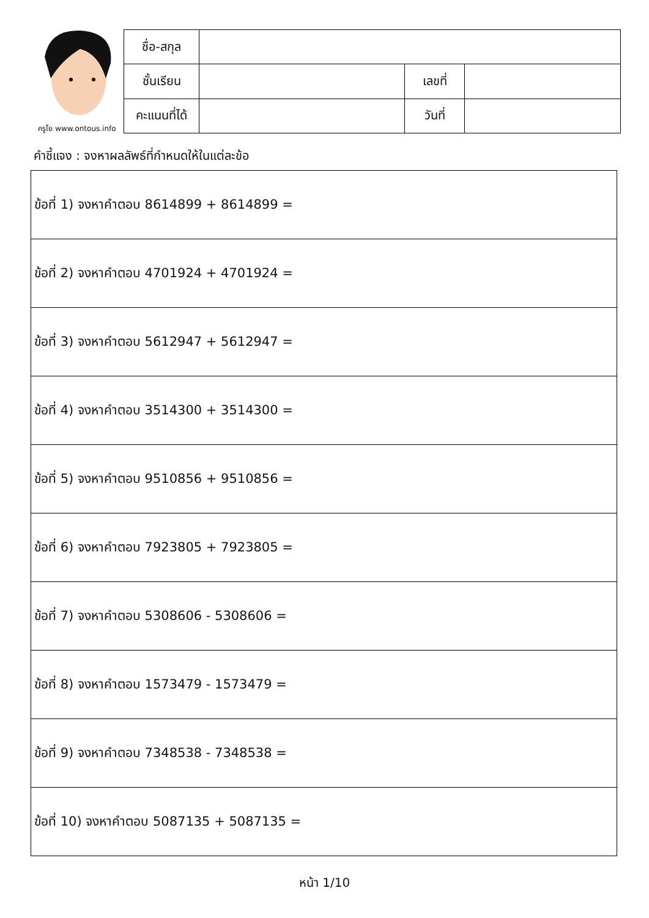ครูโย www.ontous.info
| ชื่อ-สกุล | | | |
| ชั้นเรียน | | เลขที่ | |
| คะแนนที่ได้ | | วันที่ | |
คำชี้แจง : จงหาผลลัพธ์ที่กำหนดให้ในแต่ละข้อ
| ข้อที่ 1) จงหาคำตอบ 8614899 + 8614899 = |
| ข้อที่ 2) จงหาคำตอบ 4701924 + 4701924 = |
| ข้อที่ 3) จงหาคำตอบ 5612947 + 5612947 = |
| ข้อที่ 4) จงหาคำตอบ 3514300 + 3514300 = |
| ข้อที่ 5) จงหาคำตอบ 9510856 + 9510856 = |
| ข้อที่ 6) จงหาคำตอบ 7923805 + 7923805 = |
| ข้อที่ 7) จงหาคำตอบ 5308606 - 5308606 = |
| ข้อที่ 8) จงหาคำตอบ 1573479 - 1573479 = |
| ข้อที่ 9) จงหาคำตอบ 7348538 - 7348538 = |
| ข้อที่ 10) จงหาคำตอบ 5087135 + 5087135 = |
หน้า 1/10